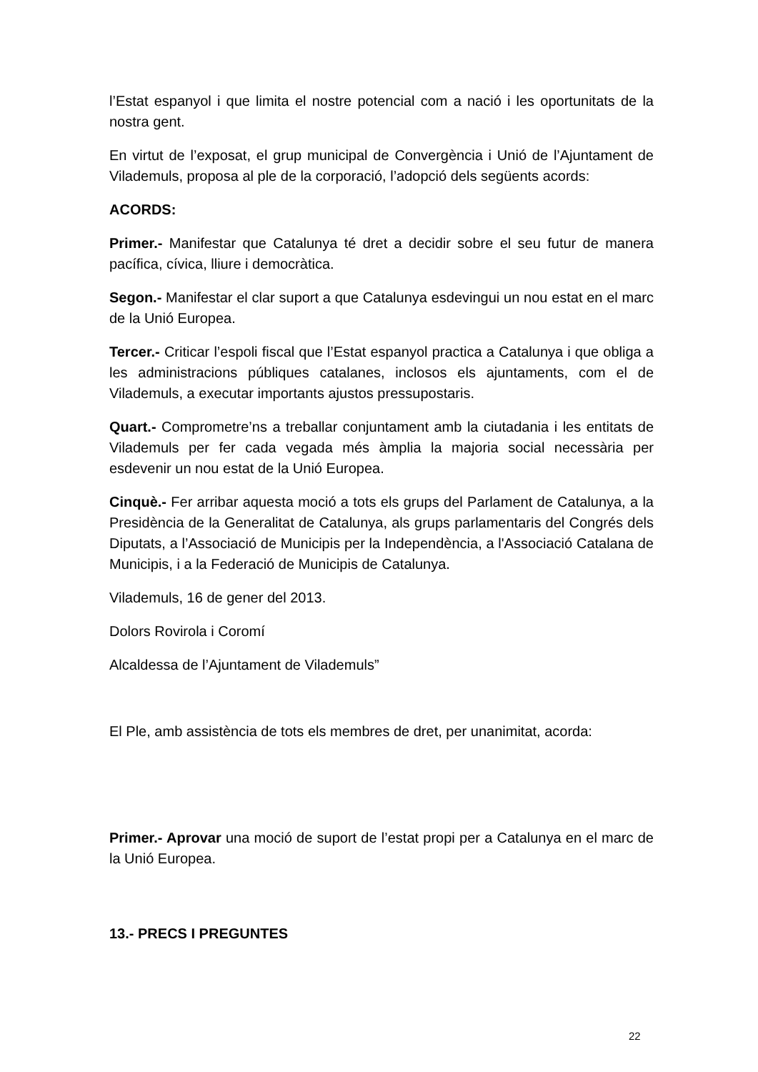l’Estat espanyol i que limita el nostre potencial com a nació i les oportunitats de la nostra gent.
En virtut de l’exposat, el grup municipal de Convergència i Unió de l’Ajuntament de Vilademuls, proposa al ple de la corporació, l’adopció dels següents acords:
ACORDS:
Primer.- Manifestar que Catalunya té dret a decidir sobre el seu futur de manera pacífica, cívica, lliure i democràtica.
Segon.- Manifestar el clar suport a que Catalunya esdevingui un nou estat en el marc de la Unió Europea.
Tercer.- Criticar l’espoli fiscal que l’Estat espanyol practica a Catalunya i que obliga a les administracions públiques catalanes, inclosos els ajuntaments, com el de Vilademuls, a executar importants ajustos pressupostaris.
Quart.- Comprometre’ns a treballar conjuntament amb la ciutadania i les entitats de Vilademuls per fer cada vegada més àmplia la majoria social necessària per esdevenir un nou estat de la Unió Europea.
Cinquè.- Fer arribar aquesta moció a tots els grups del Parlament de Catalunya, a la Presidència de la Generalitat de Catalunya, als grups parlamentaris del Congrés dels Diputats, a l’Associació de Municipis per la Independència, a l'Associació Catalana de Municipis, i a la Federació de Municipis de Catalunya.
Vilademuls, 16 de gener del 2013.
Dolors Rovirola i Coromí
Alcaldessa de l’Ajuntament de Vilademuls”
El Ple, amb assistència de tots els membres de dret, per unanimitat, acorda:
Primer.- Aprovar una moció de suport de l’estat propi per a Catalunya en el marc de la Unió Europea.
13.- PRECS I PREGUNTES
22